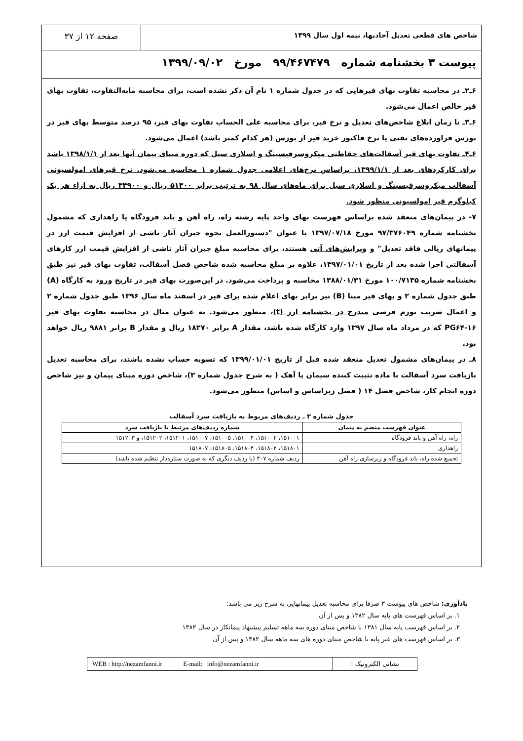شاخص های قطعی تعدیل آحادبها، نیمه اول سال ۱۳۹۹
صفحه ۱۲ از ۳۷
پیوست ۳ بخشنامه شماره ۹۹/۴۶۷۴۷۹ مورخ ۱۳۹۹/۰۹/۰۲
۶ـ۲ـ در محاسبه تفاوت بهای قیرهایی که در جدول شماره ۱ نام آن ذکر نشده است، برای محاسبه مابه‌التفاوت، تفاوت بهای قیر خالص اعمال می‌شود.
۶ـ۳ـ تا زمان ابلاغ شاخص‌های تعدیل و نرخ قیر، برای محاسبه علی الحساب تفاوت بهای قیر، ۹۵ درصد متوسط بهای قیر در بورس فراورده‌های نفتی یا نرخ فاکتور خرید قیر از بورس (هر کدام کمتر باشد) اعمال می‌شود.
۶ـ۴ـ تفاوت بهای قیر آسفالت‌های حفاظتی میکروسرفیسینگ و اسلاری سیل که دوره مبنای پیمان آنها بعد از ۱۳۹۸/۱/۱ باشد برای کارکردهای بعد از ۱۳۹۹/۱/۱، براساس نرخ‌های اعلامی جدول شماره ۱ محاسبه می‌شود. نرخ قیرهای امولسیونی آسفالت میکروسرفیسینگ و اسلاری سیل برای ماه‌های سال ۹۸ به ترتیب برابر ۵۱۳۰۰ ریال و ۳۴۹۰۰ ریال به ازاء هر یک کیلوگرم قیر امولسیونی منظور شود.
۷- در پیمان‌های منعقد شده براساس فهرست بهای واحد پایه رشته راه، راه آهن و باند فرودگاه یا راهداری که مشمول بخشنامه شماره ۹۷/۳۷۶۰۴۹ مورخ ۱۳۹۷/۰۷/۱۸ با عنوان "دستورالعمل نحوه جبران آثار ناشی از افزایش قیمت ارز در پیمانهای ریالی فاقد تعدیل" و ویرایش‌های آتی هستند، برای محاسبه مبلغ جبران آثار ناشی از افزایش قیمت ارز کارهای آسفالتی اجرا شده بعد از تاریخ ۱۳۹۷/۰۱/۰۱، علاوه بر مبلغ محاسبه شده شاخص فصل آسفالت، تفاوت بهای قیر نیز طبق بخشنامه شماره ۱۰۰/۷۱۳۵ مورخ ۱۳۸۸/۰۱/۳۱ محاسبه و پرداخت می‌شود. در این‌صورت بهای قیر در تاریخ ورود به کارگاه (A) طبق جدول شماره ۲ و بهای قیر مبنا (B) نیز برابر بهای اعلام شده برای قیر در اسفند ماه سال ۱۳۹۶ طبق جدول شماره ۲ و اعمال ضریب تورم فرضی مندرج در بخشنامه ارز (t)، منظور می‌شود. به عنوان مثال در محاسبه تفاوت بهای قیر PG۶۴-۱۶ که در مرداد ماه سال ۱۳۹۷ وارد کارگاه شده باشد، مقدار A برابر ۱۸۲۷۰ ریال و مقدار B برابر ۹۸۸۱ ریال خواهد بود.
۸ـ در پیمان‌های مشمول تعدیل منعقد شده قبل از تاریخ ۱۳۹۹/۰۱/۰۱ که تسویه حساب نشده باشند، برای محاسبه تعدیل بازیافت سرد آسفالت با ماده تثبیت کننده سیمان یا آهک ( به شرح جدول شماره ۳)، شاخص دوره مبنای پیمان و نیز شاخص دوره انجام کار، شاخص فصل ۱۴ ( فصل زیراساس و اساس) منظور می‌شود.
جدول شماره ۳ ـ ردیف‌های مربوط به بازیافت سرد آسفالت
| عنوان فهرست منضم به پیمان | شماره ردیف‌های مرتبط با بازیافت سرد |
| --- | --- |
| راه، راه آهن و باند فرودگاه | ۱۵۱۰۰۱، ۱۵۱۰۰۲، ۱۵۱۰۰۴، ۱۵۱۰۰۵، ۱۵۱۰۰۷، ۱۵۱۲۰۱، ۱۵۱۲۰۲، و ۱۵۱۲۰۳ |
| راهداری | ۱۵۱۸۰۱، ۱۵۱۸۰۲، ۱۵۱۸۰۴، ۱۵۱۸۰۵، ۱۵۱۸۰۷ |
| تجمیع شده راه، باند فرودگاه و زیرسازی راه آهن | ردیف شماره ۴۰۷ (یا ردیف دیگری که به صورت ستاره‌دار تنظیم شده باشد) |
یادآوری: شاخص های پیوست ۳ صرفا برای محاسبه تعدیل پیمانهایی به شرح زیر می باشد:
۱. بر اساس فهرست های پایه سال ۱۳۸۲ و پس از آن
۲. بر اساس فهرست پایه سال ۱۳۸۱ با شاخص مبنای دوره سه ماهه تسلیم پیشنهاد پیمانکار در سال ۱۳۸۲
۳. بر اساس فهرست های غیر پایه با شاخص مبنای دوره های سه ماهه سال ۱۳۸۲ و پس از آن
نشانی الکترونیک :
WEB : http://nezamfanni.ir E-mail: info@nezamfanni.ir